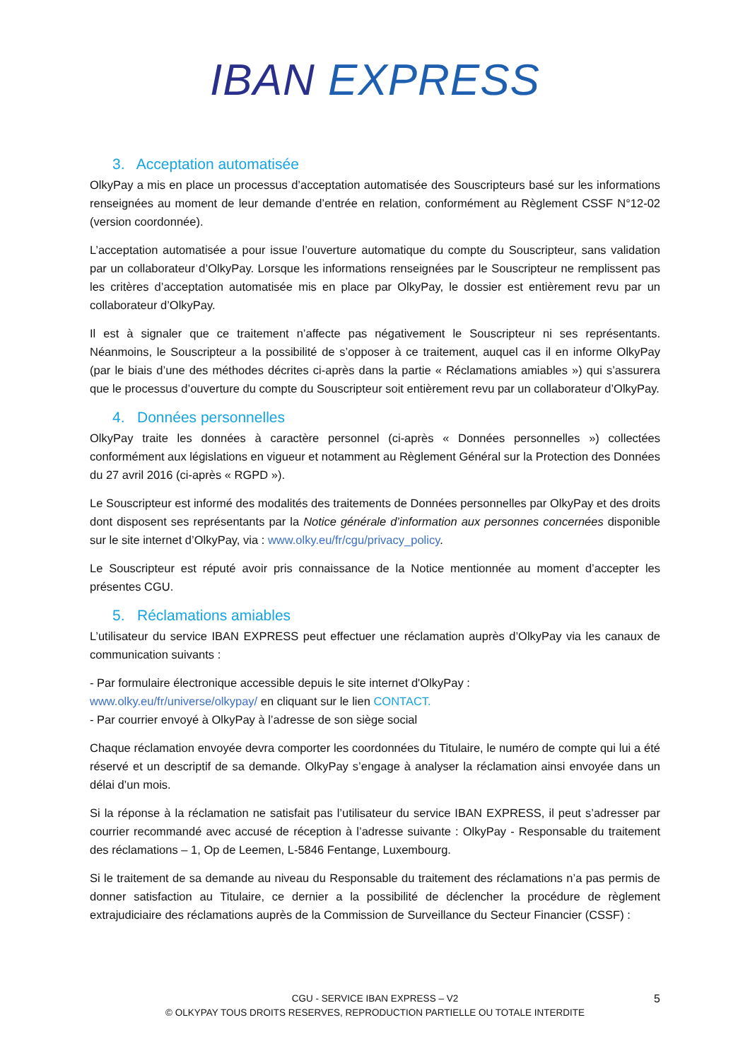IBAN EXPRESS
3. Acceptation automatisée
OlkyPay a mis en place un processus d’acceptation automatisée des Souscripteurs basé sur les informations renseignées au moment de leur demande d’entrée en relation, conformément au Règlement CSSF N°12-02 (version coordonnée).
L’acceptation automatisée a pour issue l’ouverture automatique du compte du Souscripteur, sans validation par un collaborateur d’OlkyPay. Lorsque les informations renseignées par le Souscripteur ne remplissent pas les critères d’acceptation automatisée mis en place par OlkyPay, le dossier est entièrement revu par un collaborateur d’OlkyPay.
Il est à signaler que ce traitement n’affecte pas négativement le Souscripteur ni ses représentants. Néanmoins, le Souscripteur a la possibilité de s’opposer à ce traitement, auquel cas il en informe OlkyPay (par le biais d’une des méthodes décrites ci-après dans la partie « Réclamations amiables ») qui s’assurera que le processus d’ouverture du compte du Souscripteur soit entièrement revu par un collaborateur d’OlkyPay.
4. Données personnelles
OlkyPay traite les données à caractère personnel (ci-après « Données personnelles ») collectées conformément aux législations en vigueur et notamment au Règlement Général sur la Protection des Données du 27 avril 2016 (ci-après « RGPD »).
Le Souscripteur est informé des modalités des traitements de Données personnelles par OlkyPay et des droits dont disposent ses représentants par la Notice générale d’information aux personnes concernées disponible sur le site internet d’OlkyPay, via : www.olky.eu/fr/cgu/privacy_policy.
Le Souscripteur est réputé avoir pris connaissance de la Notice mentionnée au moment d’accepter les présentes CGU.
5. Réclamations amiables
L’utilisateur du service IBAN EXPRESS peut effectuer une réclamation auprès d’OlkyPay via les canaux de communication suivants :
- Par formulaire électronique accessible depuis le site internet d'OlkyPay :
www.olky.eu/fr/universe/olkypay/ en cliquant sur le lien CONTACT.
- Par courrier envoyé à OlkyPay à l’adresse de son siège social
Chaque réclamation envoyée devra comporter les coordonnées du Titulaire, le numéro de compte qui lui a été réservé et un descriptif de sa demande. OlkyPay s’engage à analyser la réclamation ainsi envoyée dans un délai d’un mois.
Si la réponse à la réclamation ne satisfait pas l’utilisateur du service IBAN EXPRESS, il peut s’adresser par courrier recommandé avec accusé de réception à l’adresse suivante : OlkyPay - Responsable du traitement des réclamations – 1, Op de Leemen, L-5846 Fentange, Luxembourg.
Si le traitement de sa demande au niveau du Responsable du traitement des réclamations n’a pas permis de donner satisfaction au Titulaire, ce dernier a la possibilité de déclencher la procédure de règlement extrajudiciaire des réclamations auprès de la Commission de Surveillance du Secteur Financier (CSSF) :
CGU - SERVICE IBAN EXPRESS – V2
© OLKYPAY TOUS DROITS RESERVES, REPRODUCTION PARTIELLE OU TOTALE INTERDITE
5